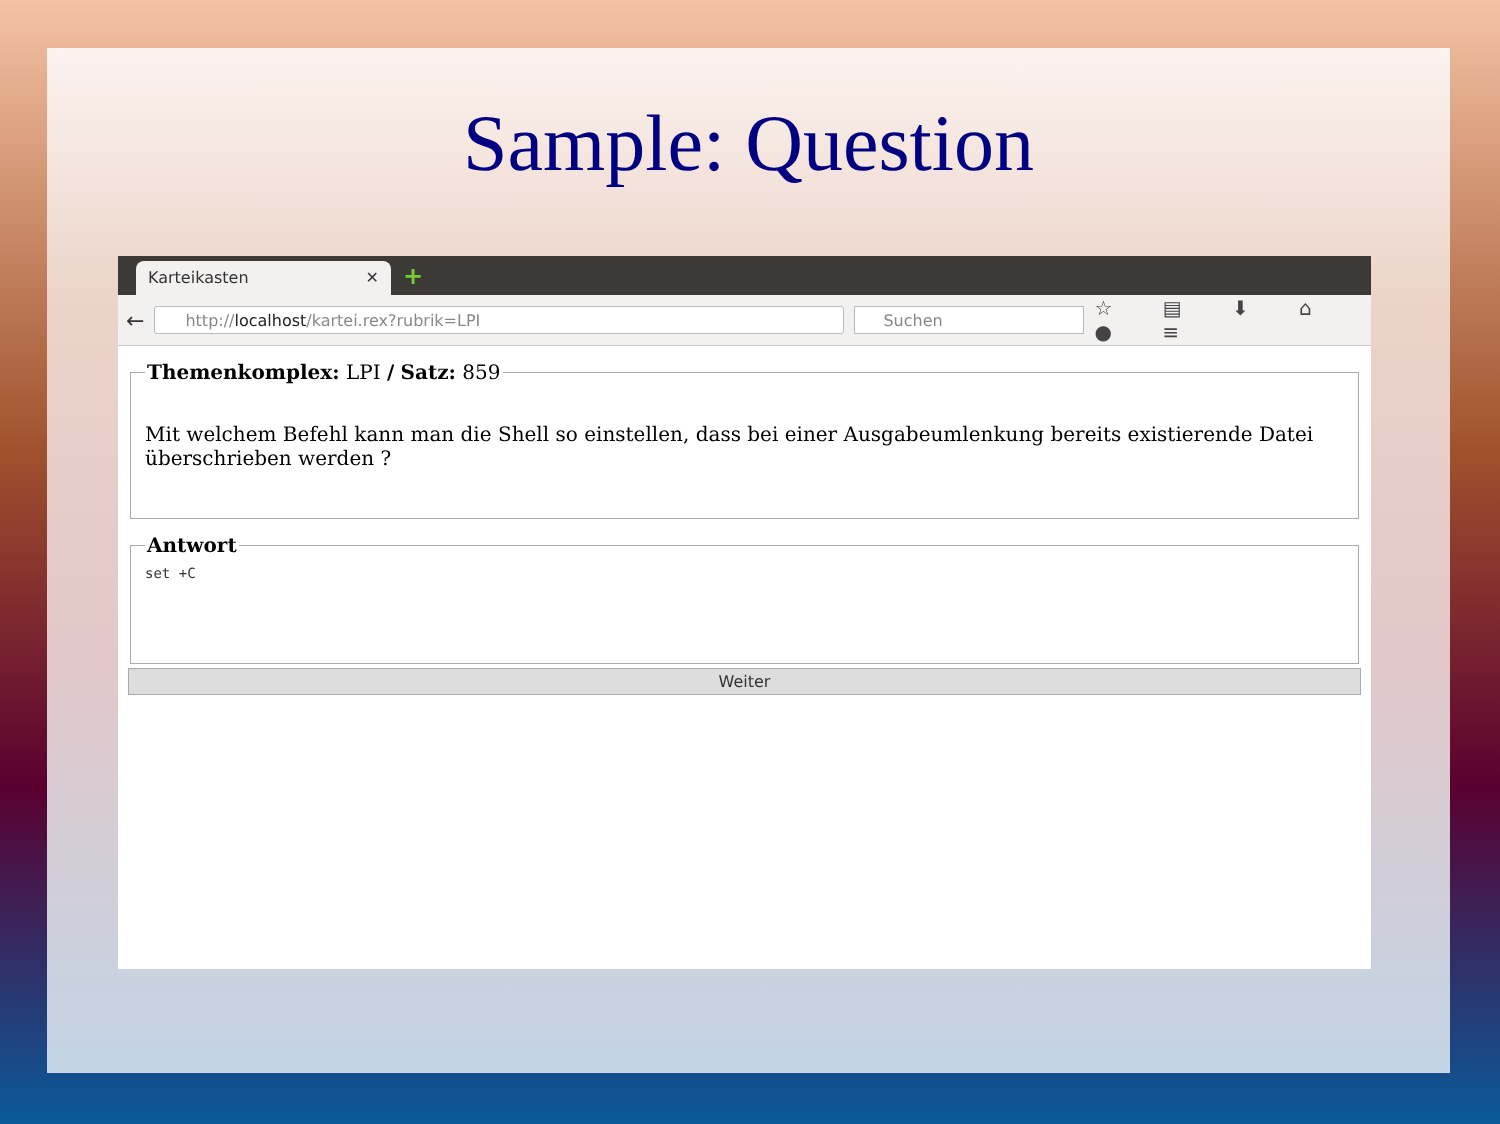Sample: Question
Karteikasten ✕ +
←
http://localhost/kartei.rex?rubrik=LPI
Suchen
☆ ▤ ⬇ ⌂ ● ≡
Themenkomplex: LPI / Satz: 859
Mit welchem Befehl kann man die Shell so einstellen, dass bei einer Ausgabeumlenkung bereits existierende Datei überschrieben werden ?
Antwort
set +C
Weiter